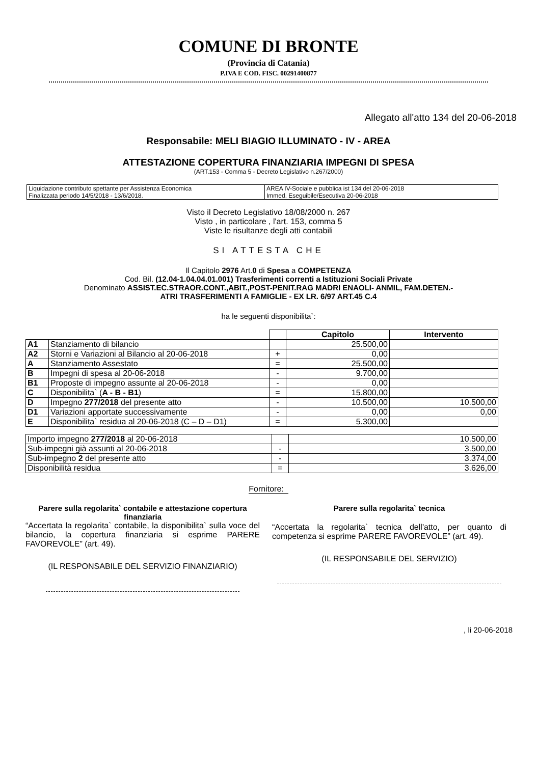COMUNE DI BRONTE
(Provincia di Catania)
P.IVA E COD. FISC. 00291400877
Allegato all'atto 134 del 20-06-2018
Responsabile: MELI BIAGIO ILLUMINATO - IV - AREA
ATTESTAZIONE COPERTURA FINANZIARIA IMPEGNI DI SPESA
(ART.153 - Comma 5 - Decreto Legislativo n.267/2000)
| Liquidazione contributo spettante per Assistenza Economica Finalizzata periodo 14/5/2018 - 13/6/2018. | AREA IV-Sociale e pubblica ist 134 del 20-06-2018 Immed. Eseguibile/Esecutiva 20-06-2018 |
Visto il Decreto Legislativo 18/08/2000 n. 267
Visto , in particolare , l'art. 153, comma 5
Viste le risultanze degli atti contabili
SI ATTESTA CHE
Il Capitolo 2976 Art.0 di Spesa a COMPETENZA
Cod. Bil. (12.04-1.04.04.01.001) Trasferimenti correnti a Istituzioni Sociali Private
Denominato ASSIST.EC.STRAOR.CONT.,ABIT.,POST-PENIT.RAG MADRI ENAOLI- ANMIL, FAM.DETEN.-
ATRI TRASFERIMENTI A FAMIGLIE - EX LR. 6/97 ART.45 C.4
ha le seguenti disponibilita`:
| | | | Capitolo | Intervento |
| --- | --- | --- | --- | --- |
| A1 | Stanziamento di bilancio | | 25.500,00 | |
| A2 | Storni e Variazioni al Bilancio al 20-06-2018 | + | 0,00 | |
| A | Stanziamento Assestato | = | 25.500,00 | |
| B | Impegni di spesa al 20-06-2018 | - | 9.700,00 | |
| B1 | Proposte di impegno assunte al 20-06-2018 | - | 0,00 | |
| C | Disponibilita` ( A - B - B1 ) | = | 15.800,00 | |
| D | Impegno 277/2018 del presente atto | - | 10.500,00 | 10.500,00 |
| D1 | Variazioni apportate successivamente | - | 0,00 | 0,00 |
| E | Disponibilita` residua al 20-06-2018 (C – D – D1) | = | 5.300,00 | |
| Importo impegno 277/2018 al 20-06-2018 | | 10.500,00 |
| Sub-impegni già assunti al 20-06-2018 | - | 3.500,00 |
| Sub-impegno 2 del presente atto | - | 3.374,00 |
| Disponibilità residua | = | 3.626,00 |
Fornitore:
Parere sulla regolarita` contabile e attestazione copertura finanziaria
“Accertata la regolarita` contabile, la disponibilita` sulla voce del bilancio, la copertura finanziaria si esprime PARERE FAVOREVOLE” (art. 49).
(IL RESPONSABILE DEL SERVIZIO FINANZIARIO)
Parere sulla regolarita` tecnica
“Accertata la regolarita` tecnica dell'atto, per quanto di competenza si esprime PARERE FAVOREVOLE” (art. 49).
(IL RESPONSABILE DEL SERVIZIO)
, li 20-06-2018